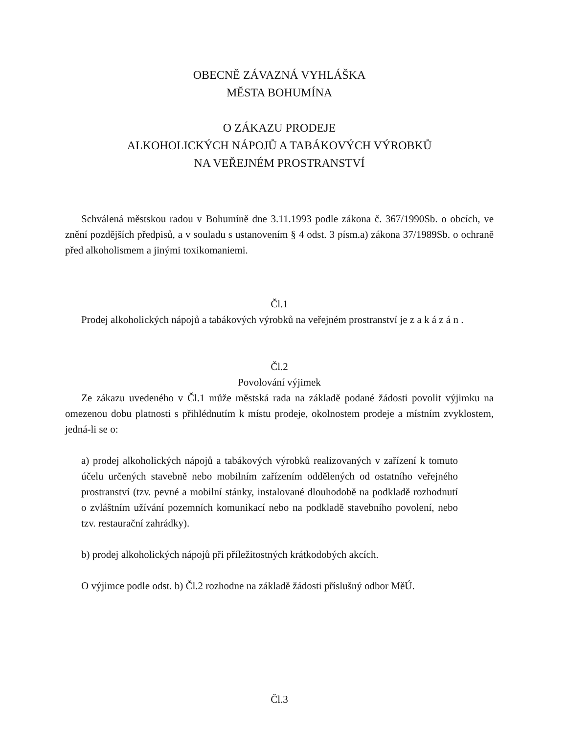OBECNĚ ZÁVAZNÁ VYHLÁŠKA
MĚSTA BOHUMÍNA
O ZÁKAZU PRODEJE
ALKOHOLICKÝCH NÁPOJŮ A TABÁKOVÝCH VÝROBKŮ
NA VEŘEJNÉM PROSTRANSTVÍ
Schválená městskou radou v Bohumíně dne 3.11.1993 podle zákona č. 367/1990Sb. o obcích, ve znění pozdějších předpisů, a v souladu s ustanovením § 4 odst. 3 písm.a) zákona 37/1989Sb. o ochraně před alkoholismem a jinými toxikomaniemi.
Čl.1
Prodej alkoholických nápojů a tabákových výrobků na veřejném prostranství je z a k á z á n .
Čl.2
Povolování výjimek
Ze zákazu uvedeného v Čl.1 může městská rada na základě podané žádosti povolit výjimku na omezenou dobu platnosti s přihlédnutím k místu prodeje, okolnostem prodeje a místním zvyklostem, jedná-li se o:
a) prodej alkoholických nápojů a tabákových výrobků realizovaných v zařízení k tomuto účelu určených stavebně nebo mobilním zařízením oddělených od ostatního veřejného prostranství (tzv. pevné a mobilní stánky, instalované dlouhodobě na podkladě rozhodnutí o zvláštním užívání pozemních komunikací nebo na podkladě stavebního povolení, nebo tzv. restaurační zahrádky).
b) prodej alkoholických nápojů při příležitostných krátkodobých akcích.
O výjimce podle odst. b) Čl.2 rozhodne na základě žádosti příslušný odbor MěÚ.
Čl.3